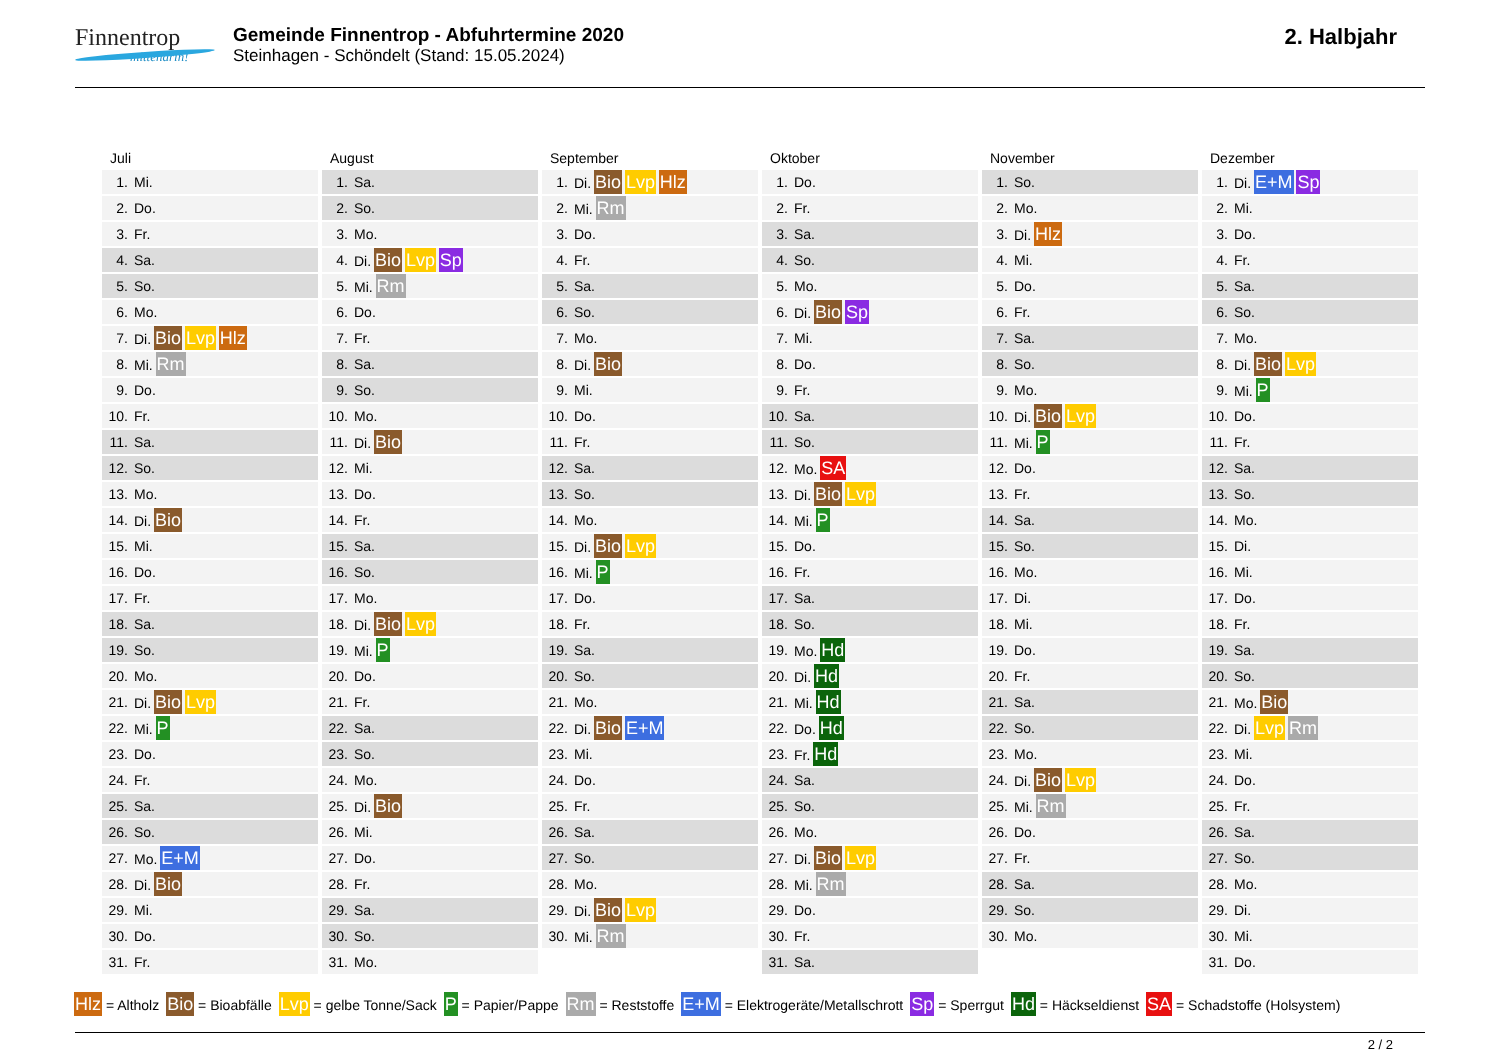Finnentrop
mittendrin!
Gemeinde Finnentrop - Abfuhrtermine 2020
Steinhagen - Schöndelt (Stand: 15.05.2024)
2. Halbjahr
Juli
| 1. | Mi. |
| 2. | Do. |
| 3. | Fr. |
| 4. | Sa. |
| 5. | So. |
| 6. | Mo. |
| 7. | Di. Bio Lvp Hlz |
| 8. | Mi. Rm |
| 9. | Do. |
| 10. | Fr. |
| 11. | Sa. |
| 12. | So. |
| 13. | Mo. |
| 14. | Di. Bio |
| 15. | Mi. |
| 16. | Do. |
| 17. | Fr. |
| 18. | Sa. |
| 19. | So. |
| 20. | Mo. |
| 21. | Di. Bio Lvp |
| 22. | Mi. P |
| 23. | Do. |
| 24. | Fr. |
| 25. | Sa. |
| 26. | So. |
| 27. | Mo. E+M |
| 28. | Di. Bio |
| 29. | Mi. |
| 30. | Do. |
| 31. | Fr. |
August
| 1. | Sa. |
| 2. | So. |
| 3. | Mo. |
| 4. | Di. Bio Lvp Sp |
| 5. | Mi. Rm |
| 6. | Do. |
| 7. | Fr. |
| 8. | Sa. |
| 9. | So. |
| 10. | Mo. |
| 11. | Di. Bio |
| 12. | Mi. |
| 13. | Do. |
| 14. | Fr. |
| 15. | Sa. |
| 16. | So. |
| 17. | Mo. |
| 18. | Di. Bio Lvp |
| 19. | Mi. P |
| 20. | Do. |
| 21. | Fr. |
| 22. | Sa. |
| 23. | So. |
| 24. | Mo. |
| 25. | Di. Bio |
| 26. | Mi. |
| 27. | Do. |
| 28. | Fr. |
| 29. | Sa. |
| 30. | So. |
| 31. | Mo. |
September
| 1. | Di. Bio Lvp Hlz |
| 2. | Mi. Rm |
| 3. | Do. |
| 4. | Fr. |
| 5. | Sa. |
| 6. | So. |
| 7. | Mo. |
| 8. | Di. Bio |
| 9. | Mi. |
| 10. | Do. |
| 11. | Fr. |
| 12. | Sa. |
| 13. | So. |
| 14. | Mo. |
| 15. | Di. Bio Lvp |
| 16. | Mi. P |
| 17. | Do. |
| 18. | Fr. |
| 19. | Sa. |
| 20. | So. |
| 21. | Mo. |
| 22. | Di. Bio E+M |
| 23. | Mi. |
| 24. | Do. |
| 25. | Fr. |
| 26. | Sa. |
| 27. | So. |
| 28. | Mo. |
| 29. | Di. Bio Lvp |
| 30. | Mi. Rm |
Oktober
| 1. | Do. |
| 2. | Fr. |
| 3. | Sa. |
| 4. | So. |
| 5. | Mo. |
| 6. | Di. Bio Sp |
| 7. | Mi. |
| 8. | Do. |
| 9. | Fr. |
| 10. | Sa. |
| 11. | So. |
| 12. | Mo. SA |
| 13. | Di. Bio Lvp |
| 14. | Mi. P |
| 15. | Do. |
| 16. | Fr. |
| 17. | Sa. |
| 18. | So. |
| 19. | Mo. Hd |
| 20. | Di. Hd |
| 21. | Mi. Hd |
| 22. | Do. Hd |
| 23. | Fr. Hd |
| 24. | Sa. |
| 25. | So. |
| 26. | Mo. |
| 27. | Di. Bio Lvp |
| 28. | Mi. Rm |
| 29. | Do. |
| 30. | Fr. |
| 31. | Sa. |
November
| 1. | So. |
| 2. | Mo. |
| 3. | Di. Hlz |
| 4. | Mi. |
| 5. | Do. |
| 6. | Fr. |
| 7. | Sa. |
| 8. | So. |
| 9. | Mo. |
| 10. | Di. Bio Lvp |
| 11. | Mi. P |
| 12. | Do. |
| 13. | Fr. |
| 14. | Sa. |
| 15. | So. |
| 16. | Mo. |
| 17. | Di. |
| 18. | Mi. |
| 19. | Do. |
| 20. | Fr. |
| 21. | Sa. |
| 22. | So. |
| 23. | Mo. |
| 24. | Di. Bio Lvp |
| 25. | Mi. Rm |
| 26. | Do. |
| 27. | Fr. |
| 28. | Sa. |
| 29. | So. |
| 30. | Mo. |
Dezember
| 1. | Di. E+M Sp |
| 2. | Mi. |
| 3. | Do. |
| 4. | Fr. |
| 5. | Sa. |
| 6. | So. |
| 7. | Mo. |
| 8. | Di. Bio Lvp |
| 9. | Mi. P |
| 10. | Do. |
| 11. | Fr. |
| 12. | Sa. |
| 13. | So. |
| 14. | Mo. |
| 15. | Di. |
| 16. | Mi. |
| 17. | Do. |
| 18. | Fr. |
| 19. | Sa. |
| 20. | So. |
| 21. | Mo. Bio |
| 22. | Di. Lvp Rm |
| 23. | Mi. |
| 24. | Do. |
| 25. | Fr. |
| 26. | Sa. |
| 27. | So. |
| 28. | Mo. |
| 29. | Di. |
| 30. | Mi. |
| 31. | Do. |
Hlz = Altholz Bio = Bioabfälle Lvp = gelbe Tonne/Sack P = Papier/Pappe Rm = Reststoffe E+M = Elektrogeräte/Metallschrott Sp = Sperrgut Hd = Häckseldienst SA = Schadstoffe (Holsystem)
2 / 2